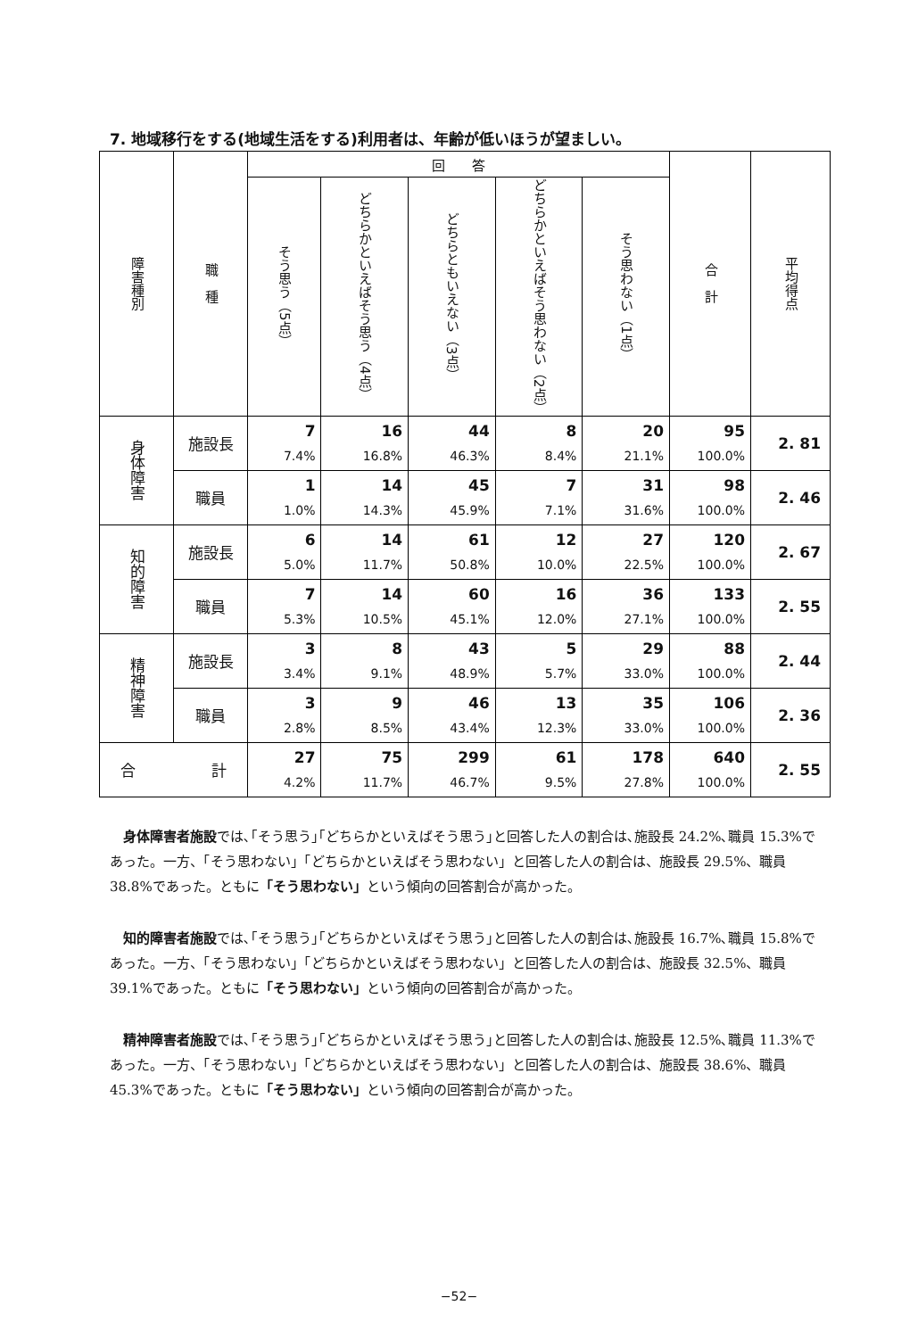7. 地域移行をする(地域生活をする)利用者は、年齢が低いほうが望ましい。
| 障害種別 | 職 種 | 回 答 | | | | | 合 計 | 平均得点 |
| --- | --- | --- | --- | --- | --- | --- | --- | --- |
| | | そう思う（5点） | どちらかといえばそう思う（4点） | どちらともいえない（3点） | どちらかといえばそう思わない（2点） | そう思わない（1点） | | |
| 身体障害 | 施設長 | 7 7.4% | 16 16.8% | 44 46.3% | 8 8.4% | 20 21.1% | 95 100.0% | 2. 81 |
| | 職員 | 1 1.0% | 14 14.3% | 45 45.9% | 7 7.1% | 31 31.6% | 98 100.0% | 2. 46 |
| 知的障害 | 施設長 | 6 5.0% | 14 11.7% | 61 50.8% | 12 10.0% | 27 22.5% | 120 100.0% | 2. 67 |
| | 職員 | 7 5.3% | 14 10.5% | 60 45.1% | 16 12.0% | 36 27.1% | 133 100.0% | 2. 55 |
| 精神障害 | 施設長 | 3 3.4% | 8 9.1% | 43 48.9% | 5 5.7% | 29 33.0% | 88 100.0% | 2. 44 |
| | 職員 | 3 2.8% | 9 8.5% | 46 43.4% | 13 12.3% | 35 33.0% | 106 100.0% | 2. 36 |
| 合 計 | | 27 4.2% | 75 11.7% | 299 46.7% | 61 9.5% | 178 27.8% | 640 100.0% | 2. 55 |
身体障害者施設では､｢そう思う｣｢どちらかといえばそう思う｣と回答した人の割合は､施設長 24.2%､職員 15.3%であった。一方、「そう思わない」「どちらかといえばそう思わない」と回答した人の割合は、施設長 29.5%、職員 38.8%であった。ともに「そう思わない」という傾向の回答割合が高かった。
知的障害者施設では､｢そう思う｣｢どちらかといえばそう思う｣と回答した人の割合は､施設長 16.7%､職員 15.8%であった。一方、「そう思わない」「どちらかといえばそう思わない」と回答した人の割合は、施設長 32.5%、職員 39.1%であった。ともに「そう思わない」という傾向の回答割合が高かった。
精神障害者施設では､｢そう思う｣｢どちらかといえばそう思う｣と回答した人の割合は､施設長 12.5%､職員 11.3%であった。一方、「そう思わない」「どちらかといえばそう思わない」と回答した人の割合は、施設長 38.6%、職員 45.3%であった。ともに「そう思わない」という傾向の回答割合が高かった。
−52−